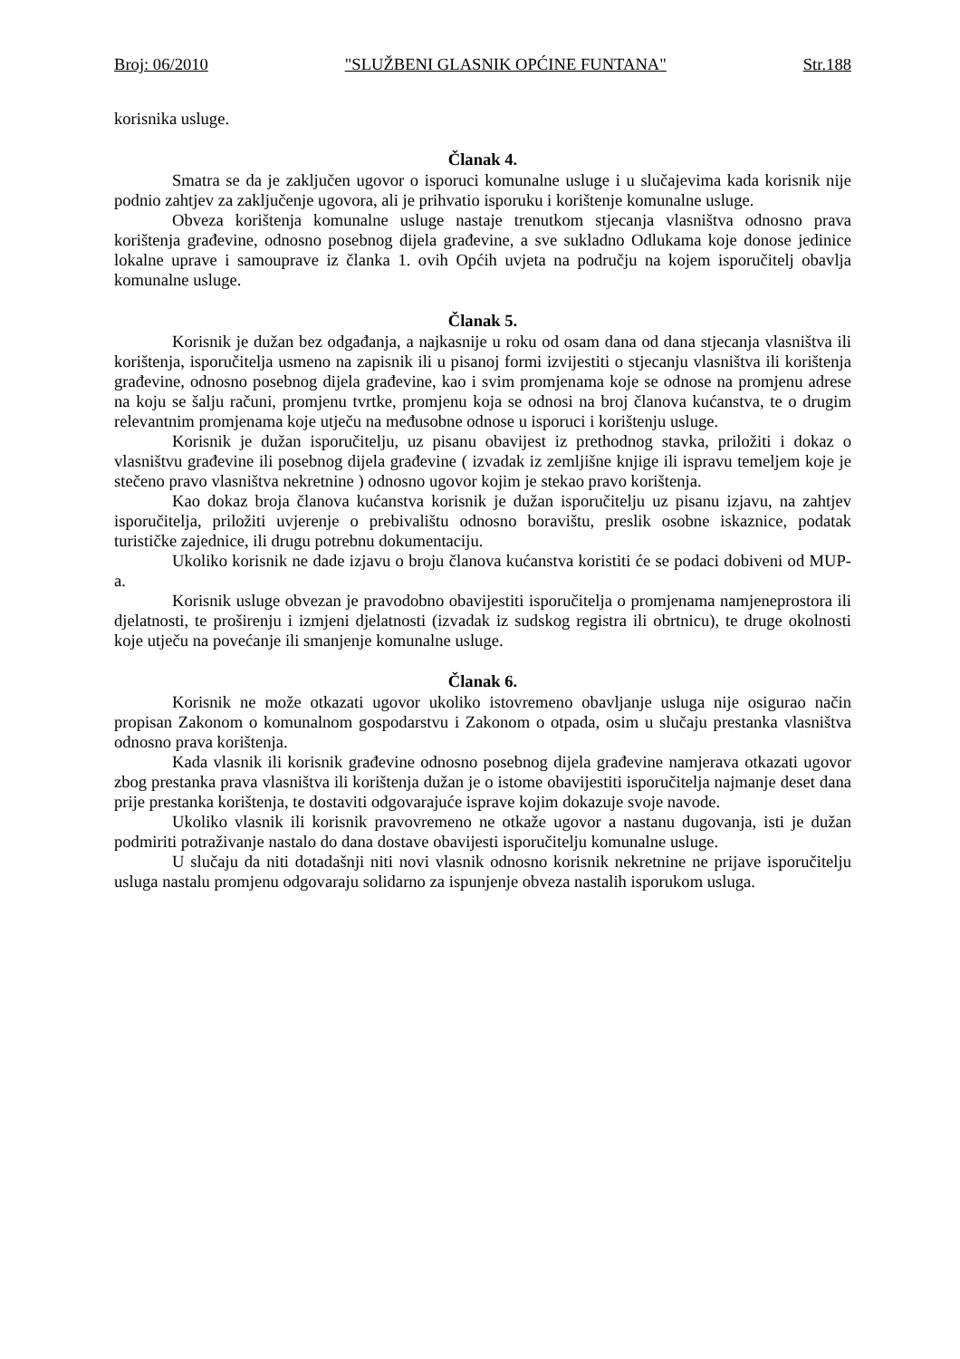Broj: 06/2010 "SLUŽBENI GLASNIK OPĆINE FUNTANA" Str.188
korisnika usluge.
Članak 4.
Smatra se da je zaključen ugovor o isporuci komunalne usluge i u slučajevima kada korisnik nije podnio zahtjev za zaključenje ugovora, ali je prihvatio isporuku i korištenje komunalne usluge.
Obveza korištenja komunalne usluge nastaje trenutkom stjecanja vlasništva odnosno prava korištenja građevine, odnosno posebnog dijela građevine, a sve sukladno Odlukama koje donose jedinice lokalne uprave i samouprave iz članka 1. ovih Općih uvjeta na području na kojem isporučitelj obavlja komunalne usluge.
Članak 5.
Korisnik je dužan bez odgađanja, a najkasnije u roku od osam dana od dana stjecanja vlasništva ili korištenja, isporučitelja usmeno na zapisnik ili u pisanoj formi izvijestiti o stjecanju vlasništva ili korištenja građevine, odnosno posebnog dijela građevine, kao i svim promjenama koje se odnose na promjenu adrese na koju se šalju računi, promjenu tvrtke, promjenu koja se odnosi na broj članova kućanstva, te o drugim relevantnim promjenama koje utječu na međusobne odnose u isporuci i korištenju usluge.
Korisnik je dužan isporučitelju, uz pisanu obavijest iz prethodnog stavka, priložiti i dokaz o vlasništvu građevine ili posebnog dijela građevine ( izvadak iz zemljišne knjige ili ispravu temeljem koje je stečeno pravo vlasništva nekretnine ) odnosno ugovor kojim je stekao pravo korištenja.
Kao dokaz broja članova kućanstva korisnik je dužan isporučitelju uz pisanu izjavu, na zahtjev isporučitelja, priložiti uvjerenje o prebivalištu odnosno boravištu, preslik osobne iskaznice, podatak turističke zajednice, ili drugu potrebnu dokumentaciju.
Ukoliko korisnik ne dade izjavu o broju članova kućanstva koristiti će se podaci dobiveni od MUP-a.
Korisnik usluge obvezan je pravodobno obavijestiti isporučitelja o promjenama namjeneprostora ili djelatnosti, te proširenju i izmjeni djelatnosti (izvadak iz sudskog registra ili obrtnicu), te druge okolnosti koje utječu na povećanje ili smanjenje komunalne usluge.
Članak 6.
Korisnik ne može otkazati ugovor ukoliko istovremeno obavljanje usluga nije osigurao način propisan Zakonom o komunalnom gospodarstvu i Zakonom o otpada, osim u slučaju prestanka vlasništva odnosno prava korištenja.
Kada vlasnik ili korisnik građevine odnosno posebnog dijela građevine namjerava otkazati ugovor zbog prestanka prava vlasništva ili korištenja dužan je o istome obavijestiti isporučitelja najmanje deset dana prije prestanka korištenja, te dostaviti odgovarajuće isprave kojim dokazuje svoje navode.
Ukoliko vlasnik ili korisnik pravovremeno ne otkaže ugovor a nastanu dugovanja, isti je dužan podmiriti potraživanje nastalo do dana dostave obavijesti isporučitelju komunalne usluge.
U slučaju da niti dotadašnji niti novi vlasnik odnosno korisnik nekretnine ne prijave isporučitelju usluga nastalu promjenu odgovaraju solidarno za ispunjenje obveza nastalih isporukom usluga.